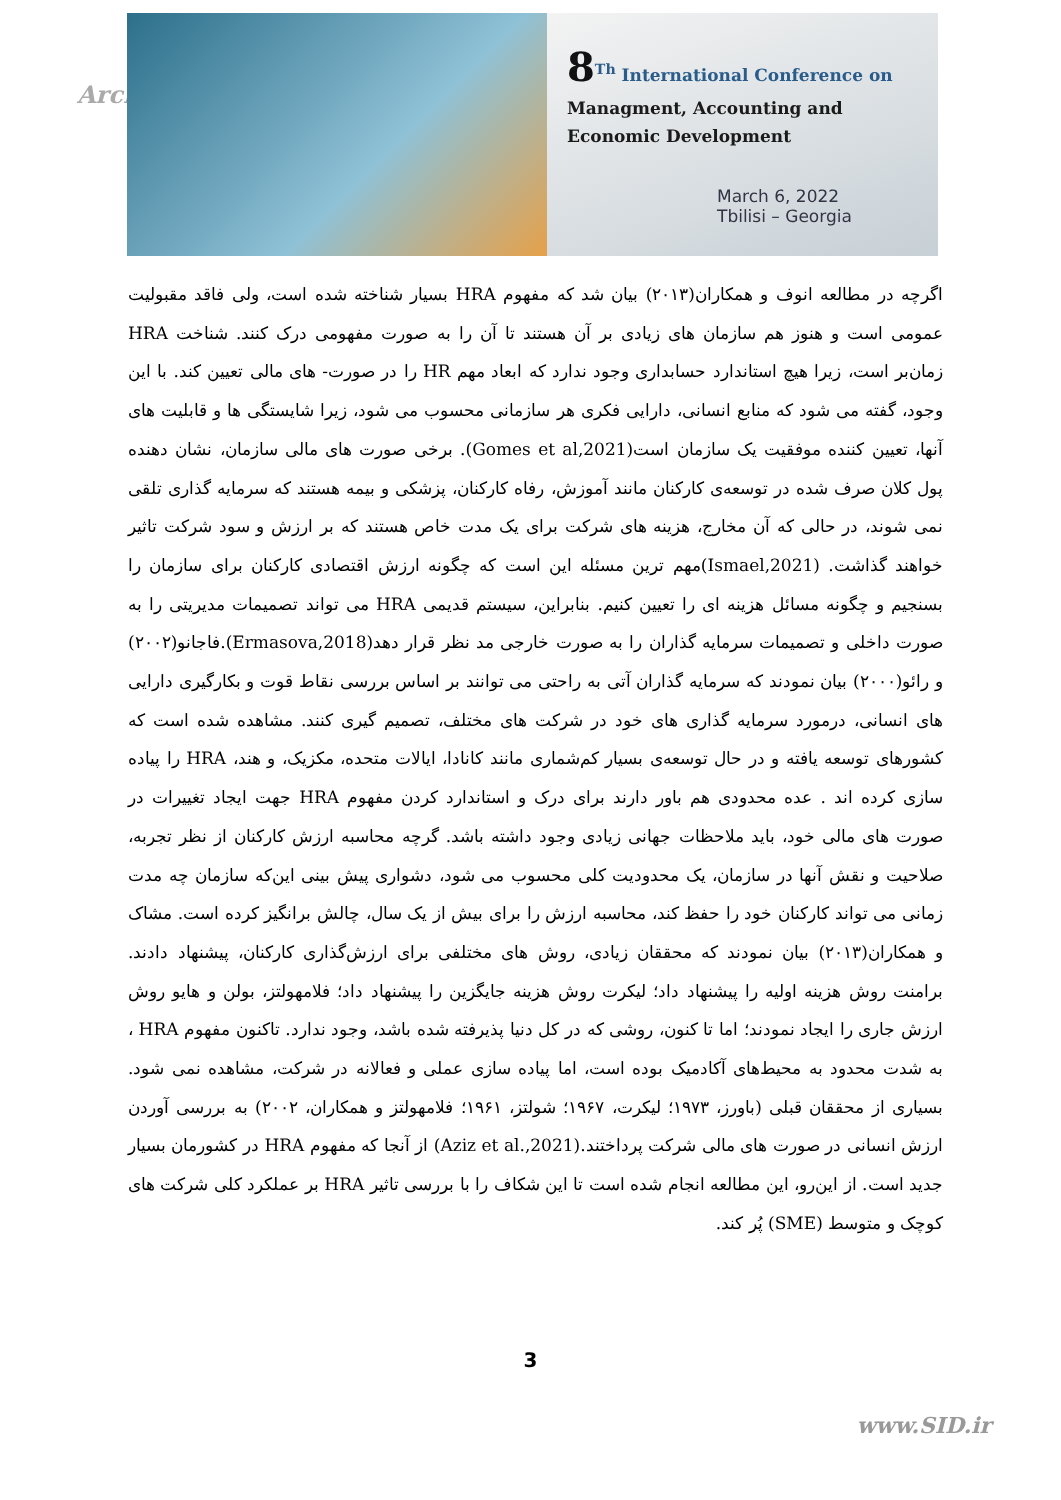Arch
8<sup>Th</sup> International Conference on
Managment, Accounting and
Economic Development
March 6, 2022
Tbilisi – Georgia
اگرچه در مطالعه انوف و همکاران(۲۰۱۳) بیان شد که مفهوم HRA بسیار شناخته شده است، ولی فاقد مقبولیت عمومی است و هنوز هم سازمان های زیادی بر آن هستند تا آن را به صورت مفهومی درک کنند. شناخت HRA زمان‌بر است، زیرا هیچ استاندارد حسابداری وجود ندارد که ابعاد مهم HR را در صورت- های مالی تعیین کند. با این وجود، گفته می شود که منابع انسانی، دارایی فکری هر سازمانی محسوب می شود، زیرا شایستگی ها و قابلیت های آنها، تعیین کننده موفقیت یک سازمان است(Gomes et al,2021). برخی صورت های مالی سازمان، نشان دهنده پول کلان صرف شده در توسعه‌ی کارکنان مانند آموزش، رفاه کارکنان، پزشکی و بیمه هستند که سرمایه گذاری تلقی نمی شوند، در حالی که آن مخارج، هزینه های شرکت برای یک مدت خاص هستند که بر ارزش و سود شرکت تاثیر خواهند گذاشت. (Ismael,2021)مهم ترین مسئله این است که چگونه ارزش اقتصادی کارکنان برای سازمان را بسنجیم و چگونه مسائل هزینه ای را تعیین کنیم. بنابراین، سیستم قدیمی HRA می تواند تصمیمات مدیریتی را به صورت داخلی و تصمیمات سرمایه گذاران را به صورت خارجی مد نظر قرار دهد(Ermasova,2018).فاجانو(۲۰۰۲) و رائو(۲۰۰۰) بیان نمودند که سرمایه گذاران آتی به راحتی می توانند بر اساس بررسی نقاط قوت و بکارگیری دارایی های انسانی، درمورد سرمایه گذاری های خود در شرکت های مختلف، تصمیم گیری کنند. مشاهده شده است که کشورهای توسعه یافته و در حال توسعه‌ی بسیار کم‌شماری مانند کانادا، ایالات متحده، مکزیک، و هند، HRA را پیاده سازی کرده اند . عده محدودی هم باور دارند برای درک و استاندارد کردن مفهوم HRA جهت ایجاد تغییرات در صورت های مالی خود، باید ملاحظات جهانی زیادی وجود داشته باشد. گرچه محاسبه ارزش کارکنان از نظر تجربه، صلاحیت و نقش آنها در سازمان، یک محدودیت کلی محسوب می شود، دشواری پیش بینی این‌که سازمان چه مدت زمانی می تواند کارکنان خود را حفظ کند، محاسبه ارزش را برای بیش از یک سال، چالش برانگیز کرده است. مشاک و همکاران(۲۰۱۳) بیان نمودند که محققان زیادی، روش های مختلفی برای ارزش‌گذاری کارکنان، پیشنهاد دادند. برامنت روش هزینه اولیه را پیشنهاد داد؛ لیکرت روش هزینه جایگزین را پیشنهاد داد؛ فلامهولتز، بولن و هایو روش ارزش جاری را ایجاد نمودند؛ اما تا کنون، روشی که در کل دنیا پذیرفته شده باشد، وجود ندارد. تاکنون مفهوم HRA ، به شدت محدود به محیط‌های آکادمیک بوده است، اما پیاده سازی عملی و فعالانه در شرکت، مشاهده نمی شود. بسیاری از محققان قبلی (باورز، ۱۹۷۳؛ لیکرت، ۱۹۶۷؛ شولتز، ۱۹۶۱؛ فلامهولتز و همکاران، ۲۰۰۲) به بررسی آوردن ارزش انسانی در صورت های مالی شرکت پرداختند.(Aziz et al.,2021) از آنجا که مفهوم HRA در کشورمان بسیار جدید است. از این‌رو، این مطالعه انجام شده است تا این شکاف را با بررسی تاثیر HRA بر عملکرد کلی شرکت های کوچک و متوسط (SME) پُر کند.
3
www.SID.ir